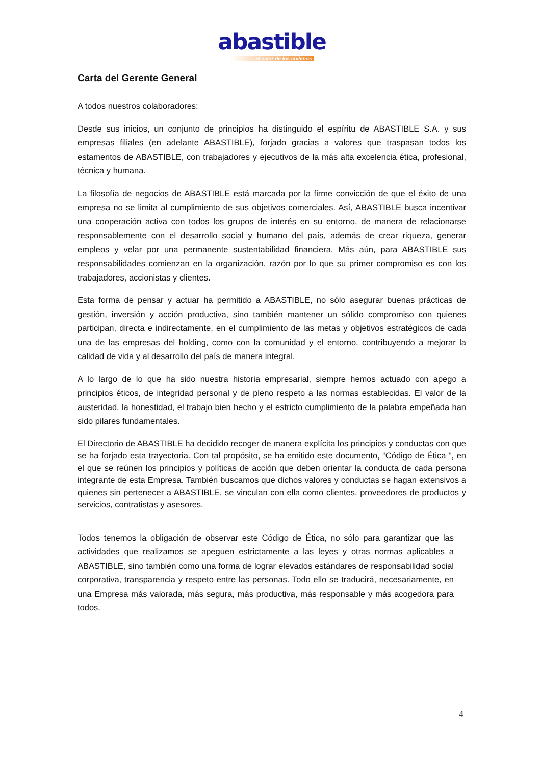abastible
el calor de los chilenos
Carta del Gerente General
A todos nuestros colaboradores:
Desde sus inicios, un conjunto de principios ha distinguido el espíritu de ABASTIBLE S.A. y sus empresas filiales (en adelante ABASTIBLE), forjado gracias a valores que traspasan todos los estamentos de ABASTIBLE, con trabajadores y ejecutivos de la más alta excelencia ética, profesional, técnica y humana.
La filosofía de negocios de ABASTIBLE está marcada por la firme convicción de que el éxito de una empresa no se limita al cumplimiento de sus objetivos comerciales. Así, ABASTIBLE busca incentivar una cooperación activa con todos los grupos de interés en su entorno, de manera de relacionarse responsablemente con el desarrollo social y humano del país, además de crear riqueza, generar empleos y velar por una permanente sustentabilidad financiera. Más aún, para ABASTIBLE sus responsabilidades comienzan en la organización, razón por lo que su primer compromiso es con los trabajadores, accionistas y clientes.
Esta forma de pensar y actuar ha permitido a ABASTIBLE, no sólo asegurar buenas prácticas de gestión, inversión y acción productiva, sino también mantener un sólido compromiso con quienes participan, directa e indirectamente, en el cumplimiento de las metas y objetivos estratégicos de cada una de las empresas del holding, como con la comunidad y el entorno, contribuyendo a mejorar la calidad de vida y al desarrollo del país de manera integral.
A lo largo de lo que ha sido nuestra historia empresarial, siempre hemos actuado con apego a principios éticos, de integridad personal y de pleno respeto a las normas establecidas. El valor de la austeridad, la honestidad, el trabajo bien hecho y el estricto cumplimiento de la palabra empeñada han sido pilares fundamentales.
El Directorio de ABASTIBLE ha decidido recoger de manera explícita los principios y conductas con que se ha forjado esta trayectoria. Con tal propósito, se ha emitido este documento, “Código de Ética ”, en el que se reúnen los principios y políticas de acción que deben orientar la conducta de cada persona integrante de esta Empresa. También buscamos que dichos valores y conductas se hagan extensivos a quienes sin pertenecer a ABASTIBLE, se vinculan con ella como clientes, proveedores de productos y servicios, contratistas y asesores.
Todos tenemos la obligación de observar este Código de Ética, no sólo para garantizar que las actividades que realizamos se apeguen estrictamente a las leyes y otras normas aplicables a ABASTIBLE, sino también como una forma de lograr elevados estándares de responsabilidad social corporativa, transparencia y respeto entre las personas. Todo ello se traducirá, necesariamente, en una Empresa más valorada, más segura, más productiva, más responsable y más acogedora para todos.
4